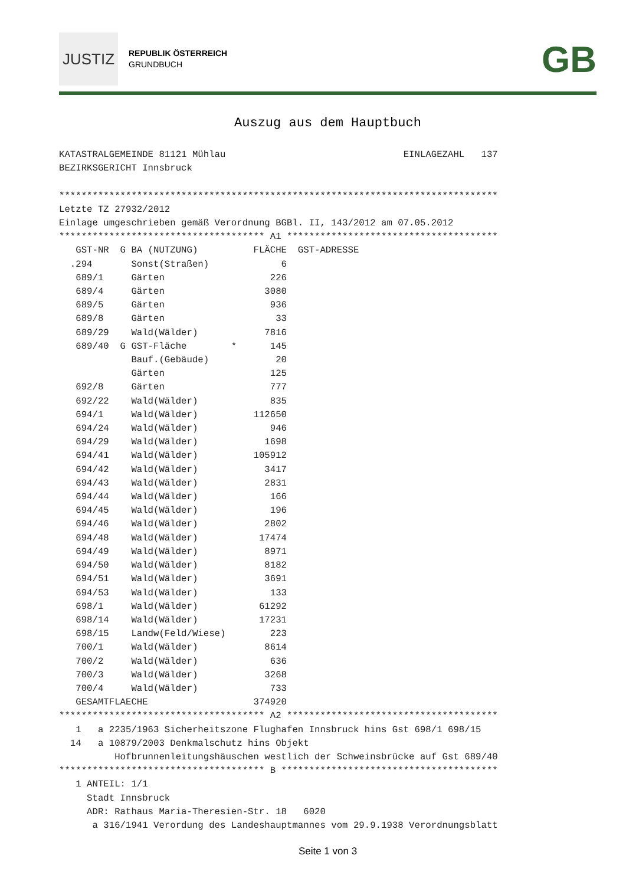JUSTIZ
REPUBLIK ÖSTERREICH
GRUNDBUCH
GB
Auszug aus dem Hauptbuch
KATASTRALGEMEINDE 81121 Mühlau                                EINLAGEZAHL   137
BEZIRKSGERICHT Innsbruck

*******************************************************************************
Letzte TZ 27932/2012
Einlage umgeschrieben gemäß Verordnung BGBl. II, 143/2012 am 07.05.2012
************************************* A1 **************************************
   GST-NR  G BA (NUTZUNG)          FLÄCHE  GST-ADRESSE
  .294       Sonst(Straßen)             6
   689/1     Gärten                   226
   689/4     Gärten                  3080
   689/5     Gärten                   936
   689/8     Gärten                    33
   689/29    Wald(Wälder)            7816
   689/40  G GST-Fläche        *      145
             Bauf.(Gebäude)            20
             Gärten                   125
   692/8     Gärten                   777
   692/22    Wald(Wälder)             835
   694/1     Wald(Wälder)          112650
   694/24    Wald(Wälder)             946
   694/29    Wald(Wälder)            1698
   694/41    Wald(Wälder)          105912
   694/42    Wald(Wälder)            3417
   694/43    Wald(Wälder)            2831
   694/44    Wald(Wälder)             166
   694/45    Wald(Wälder)             196
   694/46    Wald(Wälder)            2802
   694/48    Wald(Wälder)           17474
   694/49    Wald(Wälder)            8971
   694/50    Wald(Wälder)            8182
   694/51    Wald(Wälder)            3691
   694/53    Wald(Wälder)             133
   698/1     Wald(Wälder)           61292
   698/14    Wald(Wälder)           17231
   698/15    Landw(Feld/Wiese)        223
   700/1     Wald(Wälder)            8614
   700/2     Wald(Wälder)             636
   700/3     Wald(Wälder)            3268
   700/4     Wald(Wälder)             733
   GESAMTFLAECHE                   374920
************************************* A2 **************************************
   1   a 2235/1963 Sicherheitszone Flughafen Innsbruck hins Gst 698/1 698/15
  14   a 10879/2003 Denkmalschutz hins Objekt
          Hofbrunnenleitungshäuschen westlich der Schweinsbrücke auf Gst 689/40
************************************* B ***************************************
   1 ANTEIL: 1/1
     Stadt Innsbruck
     ADR: Rathaus Maria-Theresien-Str. 18   6020
      a 316/1941 Verordung des Landeshauptmannes vom 29.9.1938 Verordnungsblatt
Seite 1 von 3